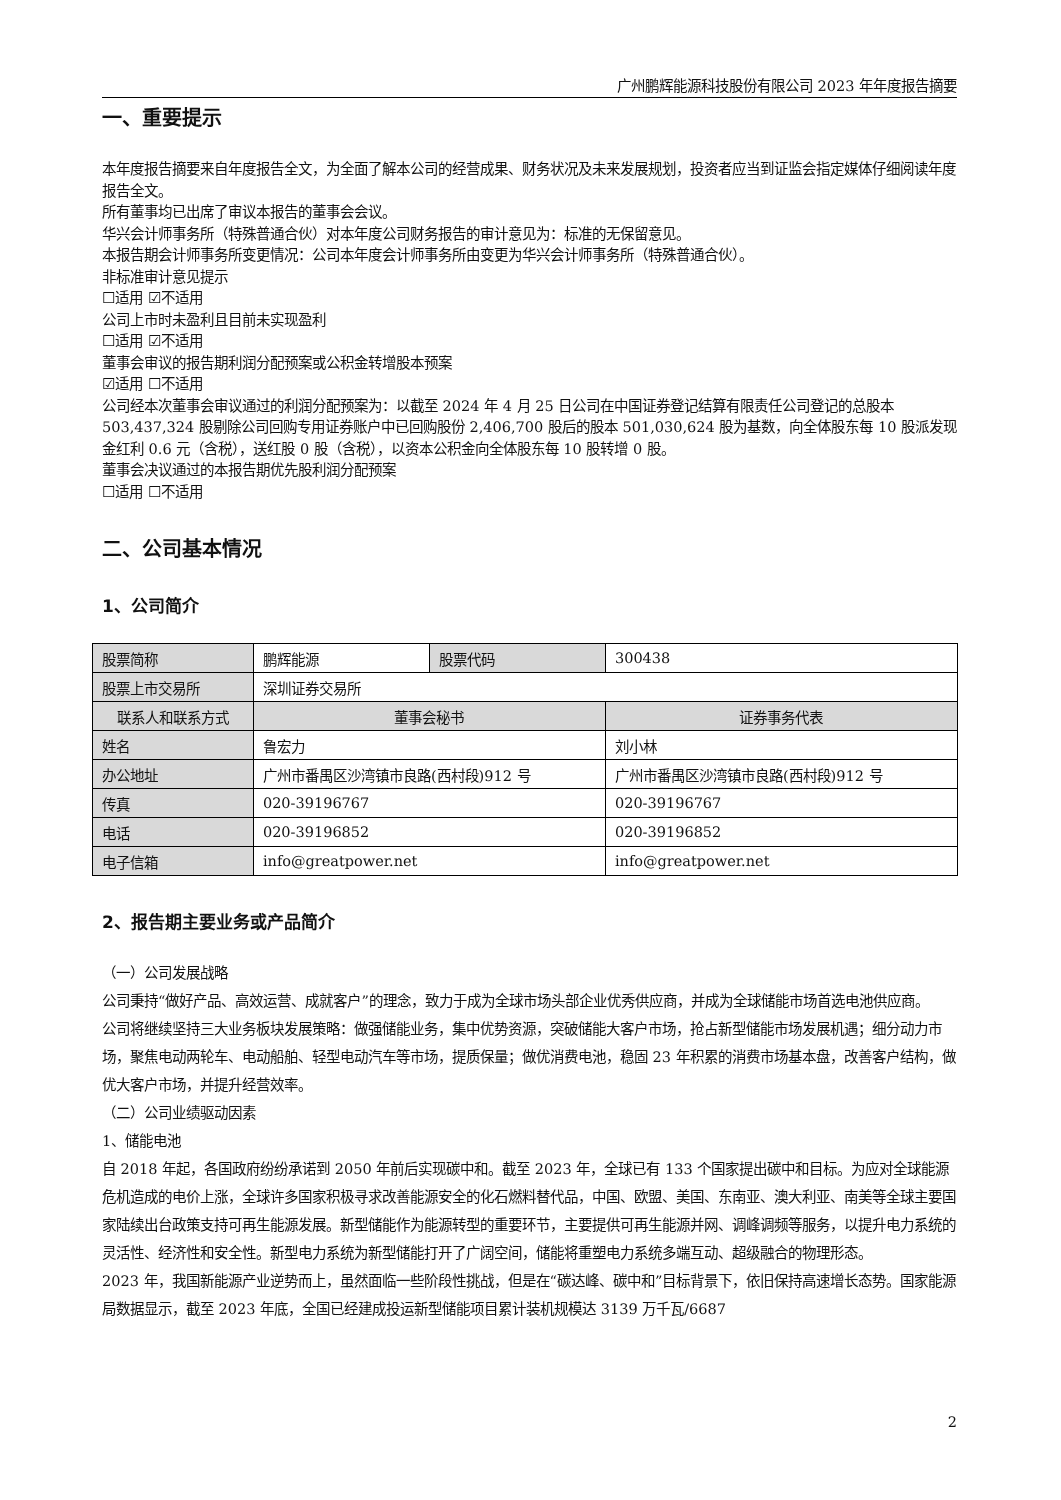广州鹏辉能源科技股份有限公司 2023 年年度报告摘要
一、重要提示
本年度报告摘要来自年度报告全文，为全面了解本公司的经营成果、财务状况及未来发展规划，投资者应当到证监会指定媒体仔细阅读年度报告全文。
所有董事均已出席了审议本报告的董事会会议。
华兴会计师事务所（特殊普通合伙）对本年度公司财务报告的审计意见为：标准的无保留意见。
本报告期会计师事务所变更情况：公司本年度会计师事务所由变更为华兴会计师事务所（特殊普通合伙）。
非标准审计意见提示
☐适用 ☑不适用
公司上市时未盈利且目前未实现盈利
☐适用 ☑不适用
董事会审议的报告期利润分配预案或公积金转增股本预案
☑适用 ☐不适用
公司经本次董事会审议通过的利润分配预案为：以截至 2024 年 4 月 25 日公司在中国证券登记结算有限责任公司登记的总股本 503,437,324 股剔除公司回购专用证券账户中已回购股份 2,406,700 股后的股本 501,030,624 股为基数，向全体股东每 10 股派发现金红利 0.6 元（含税），送红股 0 股（含税），以资本公积金向全体股东每 10 股转增 0 股。
董事会决议通过的本报告期优先股利润分配预案
☐适用 ☐不适用
二、公司基本情况
1、公司简介
| 股票简称 | 鹏辉能源 | 股票代码 | 300438 |
| 股票上市交易所 | 深圳证券交易所 | | |
| 联系人和联系方式 | 董事会秘书 | | 证券事务代表 |
| 姓名 | 鲁宏力 | | 刘小林 |
| 办公地址 | 广州市番禺区沙湾镇市良路(西村段)912 号 | | 广州市番禺区沙湾镇市良路(西村段)912 号 |
| 传真 | 020-39196767 | | 020-39196767 |
| 电话 | 020-39196852 | | 020-39196852 |
| 电子信箱 | info@greatpower.net | | info@greatpower.net |
2、报告期主要业务或产品简介
（一）公司发展战略
公司秉持“做好产品、高效运营、成就客户”的理念，致力于成为全球市场头部企业优秀供应商，并成为全球储能市场首选电池供应商。
公司将继续坚持三大业务板块发展策略：做强储能业务，集中优势资源，突破储能大客户市场，抢占新型储能市场发展机遇；细分动力市场，聚焦电动两轮车、电动船舶、轻型电动汽车等市场，提质保量；做优消费电池，稳固 23 年积累的消费市场基本盘，改善客户结构，做优大客户市场，并提升经营效率。
（二）公司业绩驱动因素
1、储能电池
自 2018 年起，各国政府纷纷承诺到 2050 年前后实现碳中和。截至 2023 年，全球已有 133 个国家提出碳中和目标。为应对全球能源危机造成的电价上涨，全球许多国家积极寻求改善能源安全的化石燃料替代品，中国、欧盟、美国、东南亚、澳大利亚、南美等全球主要国家陆续出台政策支持可再生能源发展。新型储能作为能源转型的重要环节，主要提供可再生能源并网、调峰调频等服务，以提升电力系统的灵活性、经济性和安全性。新型电力系统为新型储能打开了广阔空间，储能将重塑电力系统多端互动、超级融合的物理形态。
2023 年，我国新能源产业逆势而上，虽然面临一些阶段性挑战，但是在“碳达峰、碳中和”目标背景下，依旧保持高速增长态势。国家能源局数据显示，截至 2023 年底，全国已经建成投运新型储能项目累计装机规模达 3139 万千瓦/6687
2